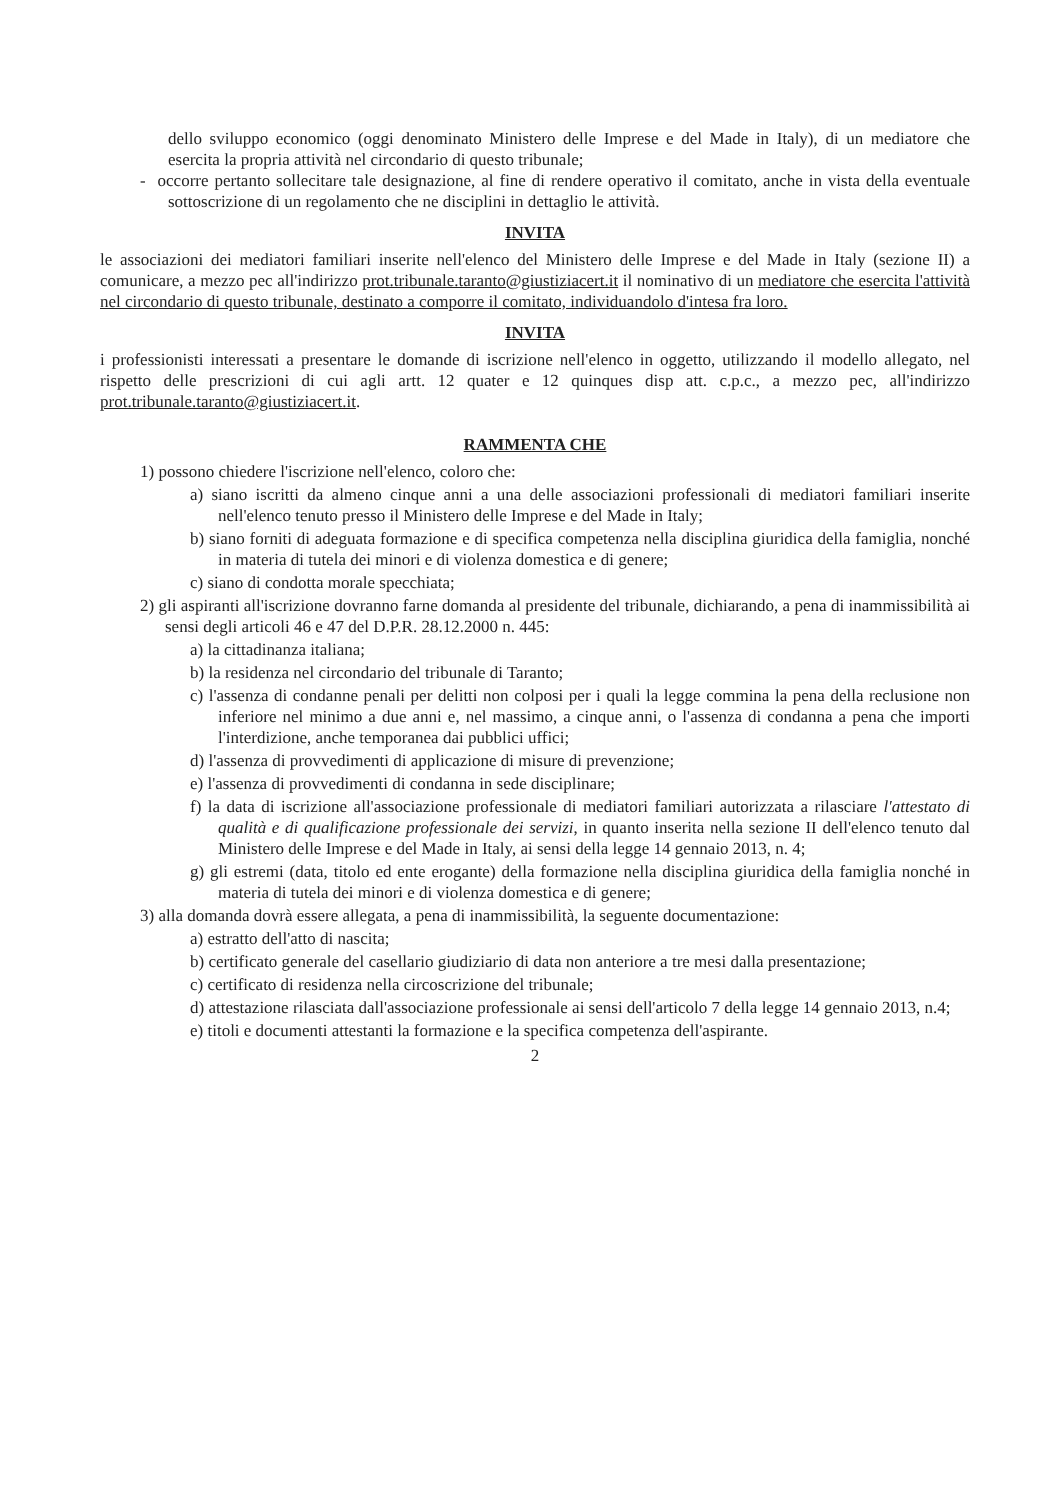dello sviluppo economico (oggi denominato Ministero delle Imprese e del Made in Italy), di un mediatore che esercita la propria attività nel circondario di questo tribunale;
- occorre pertanto sollecitare tale designazione, al fine di rendere operativo il comitato, anche in vista della eventuale sottoscrizione di un regolamento che ne disciplini in dettaglio le attività.
INVITA
le associazioni dei mediatori familiari inserite nell'elenco del Ministero delle Imprese e del Made in Italy (sezione II) a comunicare, a mezzo pec all'indirizzo prot.tribunale.taranto@giustiziacert.it il nominativo di un mediatore che esercita l'attività nel circondario di questo tribunale, destinato a comporre il comitato, individuandolo d'intesa fra loro.
INVITA
i professionisti interessati a presentare le domande di iscrizione nell'elenco in oggetto, utilizzando il modello allegato, nel rispetto delle prescrizioni di cui agli artt. 12 quater e 12 quinques disp att. c.p.c., a mezzo pec, all'indirizzo prot.tribunale.taranto@giustiziacert.it.
RAMMENTA CHE
1) possono chiedere l'iscrizione nell'elenco, coloro che:
a) siano iscritti da almeno cinque anni a una delle associazioni professionali di mediatori familiari inserite nell'elenco tenuto presso il Ministero delle Imprese e del Made in Italy;
b) siano forniti di adeguata formazione e di specifica competenza nella disciplina giuridica della famiglia, nonché in materia di tutela dei minori e di violenza domestica e di genere;
c) siano di condotta morale specchiata;
2) gli aspiranti all'iscrizione dovranno farne domanda al presidente del tribunale, dichiarando, a pena di inammissibilità ai sensi degli articoli 46 e 47 del D.P.R. 28.12.2000 n. 445:
a) la cittadinanza italiana;
b) la residenza nel circondario del tribunale di Taranto;
c) l'assenza di condanne penali per delitti non colposi per i quali la legge commina la pena della reclusione non inferiore nel minimo a due anni e, nel massimo, a cinque anni, o l'assenza di condanna a pena che importi l'interdizione, anche temporanea dai pubblici uffici;
d) l'assenza di provvedimenti di applicazione di misure di prevenzione;
e) l'assenza di provvedimenti di condanna in sede disciplinare;
f) la data di iscrizione all'associazione professionale di mediatori familiari autorizzata a rilasciare l'attestato di qualità e di qualificazione professionale dei servizi, in quanto inserita nella sezione II dell'elenco tenuto dal Ministero delle Imprese e del Made in Italy, ai sensi della legge 14 gennaio 2013, n. 4;
g) gli estremi (data, titolo ed ente erogante) della formazione nella disciplina giuridica della famiglia nonché in materia di tutela dei minori e di violenza domestica e di genere;
3) alla domanda dovrà essere allegata, a pena di inammissibilità, la seguente documentazione:
a) estratto dell'atto di nascita;
b) certificato generale del casellario giudiziario di data non anteriore a tre mesi dalla presentazione;
c) certificato di residenza nella circoscrizione del tribunale;
d) attestazione rilasciata dall'associazione professionale ai sensi dell'articolo 7 della legge 14 gennaio 2013, n.4;
e) titoli e documenti attestanti la formazione e la specifica competenza dell'aspirante.
2